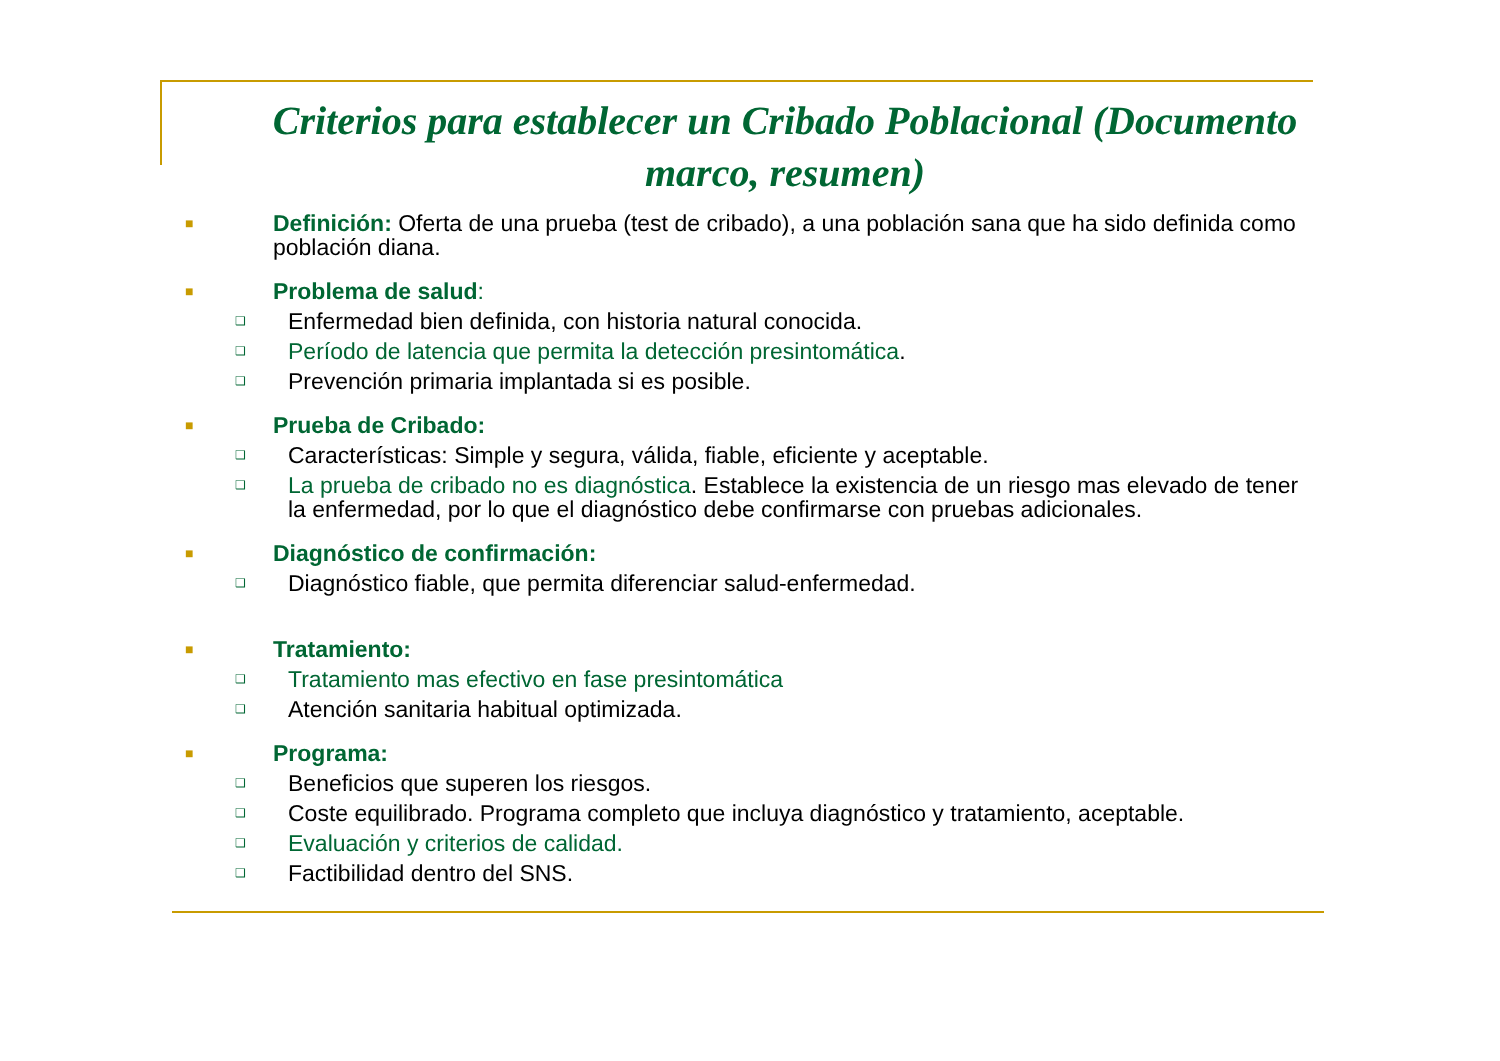Criterios para establecer un Cribado Poblacional (Documento marco, resumen)
■
Definición: Oferta de una prueba (test de cribado), a una población sana que ha sido definida como población diana.
■
Problema de salud:
❑
Enfermedad bien definida, con historia natural conocida.
❑
Período de latencia que permita la detección presintomática.
❑
Prevención primaria implantada si es posible.
■
Prueba de Cribado:
❑
Características: Simple y segura, válida, fiable, eficiente y aceptable.
❑
La prueba de cribado no es diagnóstica. Establece la existencia de un riesgo mas elevado de tener la enfermedad, por lo que el diagnóstico debe confirmarse con pruebas adicionales.
■
Diagnóstico de confirmación:
❑
Diagnóstico fiable, que permita diferenciar salud-enfermedad.
■
Tratamiento:
❑
Tratamiento mas efectivo en fase presintomática
❑
Atención sanitaria habitual optimizada.
■
Programa:
❑
Beneficios que superen los riesgos.
❑
Coste equilibrado. Programa completo que incluya diagnóstico y tratamiento, aceptable.
❑
Evaluación y criterios de calidad.
❑
Factibilidad dentro del SNS.